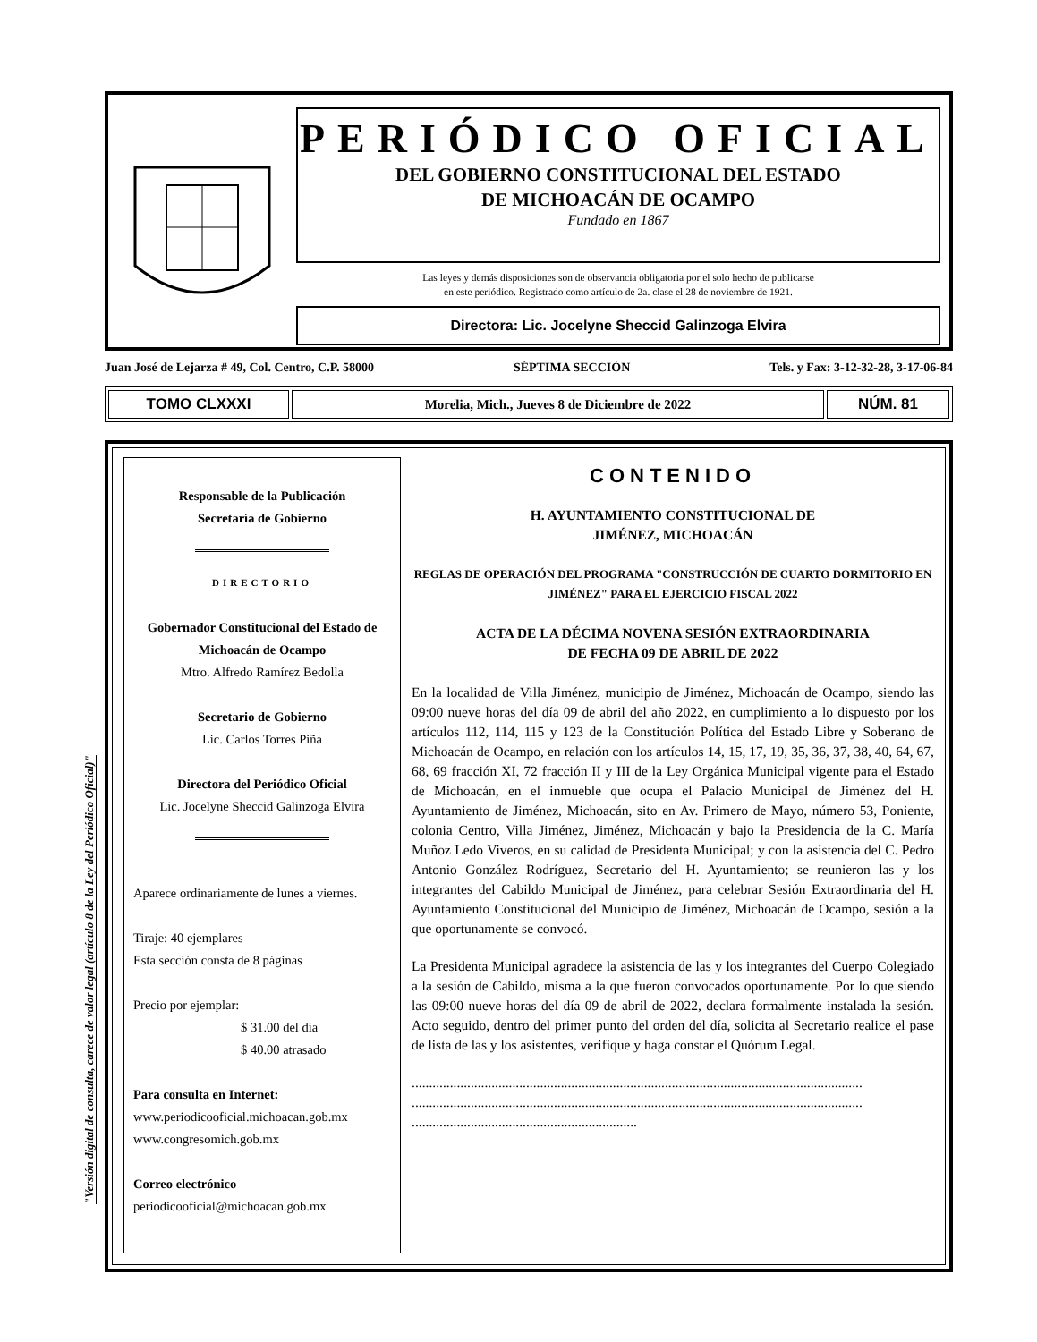PERIÓDICO OFICIAL
DEL GOBIERNO CONSTITUCIONAL DEL ESTADO
DE MICHOACÁN DE OCAMPO
Fundado en 1867
Las leyes y demás disposiciones son de observancia obligatoria por el solo hecho de publicarse
en este periódico. Registrado como artículo de 2a. clase el 28 de noviembre de 1921.
Directora: Lic. Jocelyne Sheccid Galinzoga Elvira
Juan José de Lejarza # 49, Col. Centro, C.P. 58000 SÉPTIMA SECCIÓN Tels. y Fax: 3-12-32-28, 3-17-06-84
TOMO CLXXXI Morelia, Mich., Jueves 8 de Diciembre de 2022
NÚM. 81
"Versión digital de consulta, carece de valor legal (artículo 8 de la Ley del Periódico Oficial)"
Responsable de la Publicación
Secretaría de Gobierno
DIRECTORIO
Gobernador Constitucional del Estado de Michoacán de Ocampo
Mtro. Alfredo Ramírez Bedolla
Secretario de Gobierno
Lic. Carlos Torres Piña
Directora del Periódico Oficial
Lic. Jocelyne Sheccid Galinzoga Elvira
Aparece ordinariamente de lunes a viernes.
Tiraje: 40 ejemplares
Esta sección consta de 8 páginas
Precio por ejemplar:
$ 31.00 del día
$ 40.00 atrasado
Para consulta en Internet:
www.periodicooficial.michoacan.gob.mx
www.congresomich.gob.mx
Correo electrónico
periodicooficial@michoacan.gob.mx
CONTENIDO
H. AYUNTAMIENTO CONSTITUCIONAL DE
JIMÉNEZ, MICHOACÁN
REGLAS DE OPERACIÓN DEL PROGRAMA "CONSTRUCCIÓN DE CUARTO DORMITORIO EN JIMÉNEZ" PARA EL EJERCICIO FISCAL 2022
ACTA DE LA DÉCIMA NOVENA SESIÓN EXTRAORDINARIA
DE FECHA 09 DE ABRIL DE 2022
En la localidad de Villa Jiménez, municipio de Jiménez, Michoacán de Ocampo, siendo las 09:00 nueve horas del día 09 de abril del año 2022, en cumplimiento a lo dispuesto por los artículos 112, 114, 115 y 123 de la Constitución Política del Estado Libre y Soberano de Michoacán de Ocampo, en relación con los artículos 14, 15, 17, 19, 35, 36, 37, 38, 40, 64, 67, 68, 69 fracción XI, 72 fracción II y III de la Ley Orgánica Municipal vigente para el Estado de Michoacán, en el inmueble que ocupa el Palacio Municipal de Jiménez del H. Ayuntamiento de Jiménez, Michoacán, sito en Av. Primero de Mayo, número 53, Poniente, colonia Centro, Villa Jiménez, Jiménez, Michoacán y bajo la Presidencia de la C. María Muñoz Ledo Viveros, en su calidad de Presidenta Municipal; y con la asistencia del C. Pedro Antonio González Rodríguez, Secretario del H. Ayuntamiento; se reunieron las y los integrantes del Cabildo Municipal de Jiménez, para celebrar Sesión Extraordinaria del H. Ayuntamiento Constitucional del Municipio de Jiménez, Michoacán de Ocampo, sesión a la que oportunamente se convocó.
La Presidenta Municipal agradece la asistencia de las y los integrantes del Cuerpo Colegiado a la sesión de Cabildo, misma a la que fueron convocados oportunamente. Por lo que siendo las 09:00 nueve horas del día 09 de abril de 2022, declara formalmente instalada la sesión. Acto seguido, dentro del primer punto del orden del día, solicita al Secretario realice el pase de lista de las y los asistentes, verifique y haga constar el Quórum Legal.
..................................................................................................................................
..................................................................................................................................
.................................................................